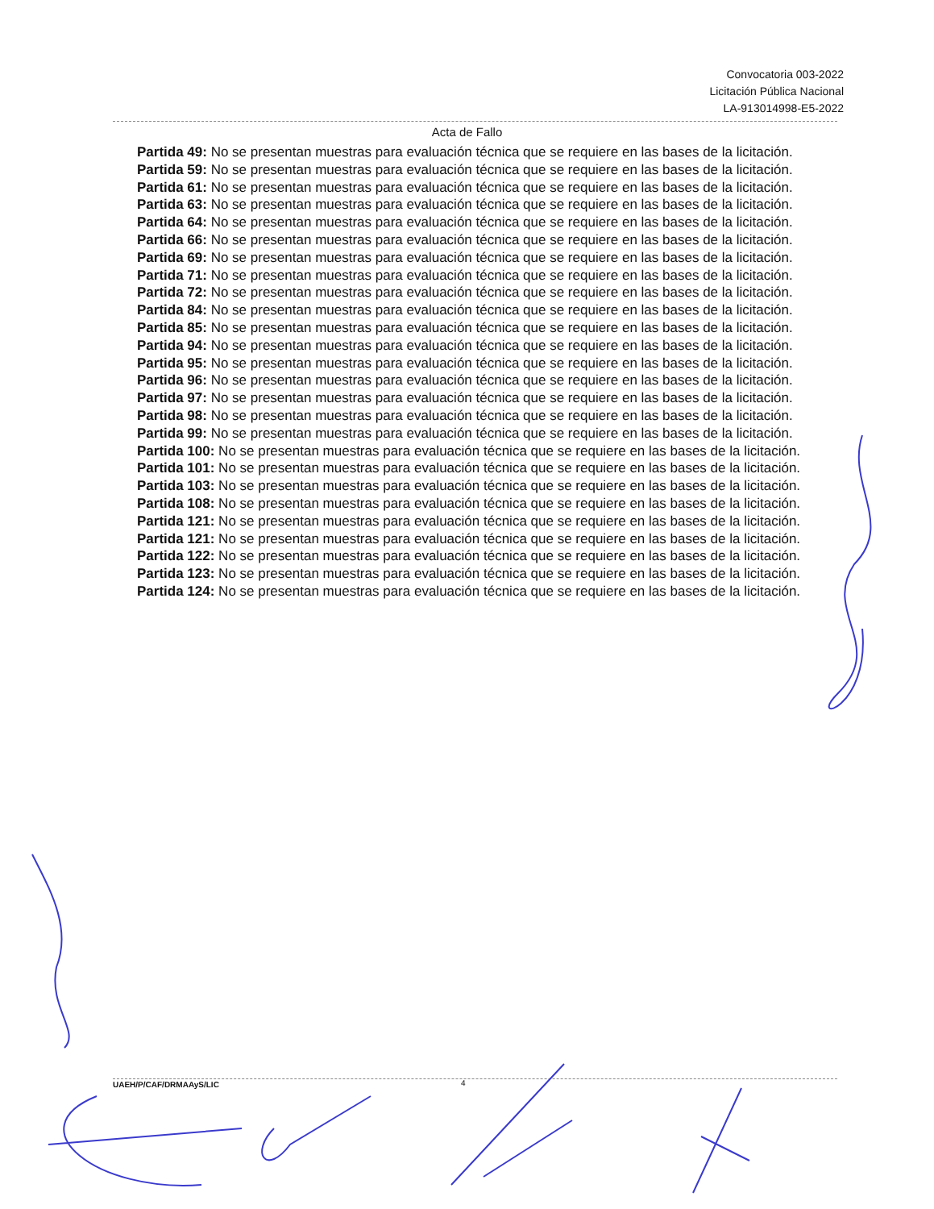Convocatoria 003-2022
Licitación Pública Nacional
LA-913014998-E5-2022
Acta de Fallo
Partida 49: No se presentan muestras para evaluación técnica que se requiere en las bases de la licitación.
Partida 59: No se presentan muestras para evaluación técnica que se requiere en las bases de la licitación.
Partida 61: No se presentan muestras para evaluación técnica que se requiere en las bases de la licitación.
Partida 63: No se presentan muestras para evaluación técnica que se requiere en las bases de la licitación.
Partida 64: No se presentan muestras para evaluación técnica que se requiere en las bases de la licitación.
Partida 66: No se presentan muestras para evaluación técnica que se requiere en las bases de la licitación.
Partida 69: No se presentan muestras para evaluación técnica que se requiere en las bases de la licitación.
Partida 71: No se presentan muestras para evaluación técnica que se requiere en las bases de la licitación.
Partida 72: No se presentan muestras para evaluación técnica que se requiere en las bases de la licitación.
Partida 84: No se presentan muestras para evaluación técnica que se requiere en las bases de la licitación.
Partida 85: No se presentan muestras para evaluación técnica que se requiere en las bases de la licitación.
Partida 94: No se presentan muestras para evaluación técnica que se requiere en las bases de la licitación.
Partida 95: No se presentan muestras para evaluación técnica que se requiere en las bases de la licitación.
Partida 96: No se presentan muestras para evaluación técnica que se requiere en las bases de la licitación.
Partida 97: No se presentan muestras para evaluación técnica que se requiere en las bases de la licitación.
Partida 98: No se presentan muestras para evaluación técnica que se requiere en las bases de la licitación.
Partida 99: No se presentan muestras para evaluación técnica que se requiere en las bases de la licitación.
Partida 100: No se presentan muestras para evaluación técnica que se requiere en las bases de la licitación.
Partida 101: No se presentan muestras para evaluación técnica que se requiere en las bases de la licitación.
Partida 103: No se presentan muestras para evaluación técnica que se requiere en las bases de la licitación.
Partida 108: No se presentan muestras para evaluación técnica que se requiere en las bases de la licitación.
Partida 121: No se presentan muestras para evaluación técnica que se requiere en las bases de la licitación.
Partida 121: No se presentan muestras para evaluación técnica que se requiere en las bases de la licitación.
Partida 122: No se presentan muestras para evaluación técnica que se requiere en las bases de la licitación.
Partida 123: No se presentan muestras para evaluación técnica que se requiere en las bases de la licitación.
Partida 124: No se presentan muestras para evaluación técnica que se requiere en las bases de la licitación.
UAEH/P/CAF/DRMAAyS/LIC 4